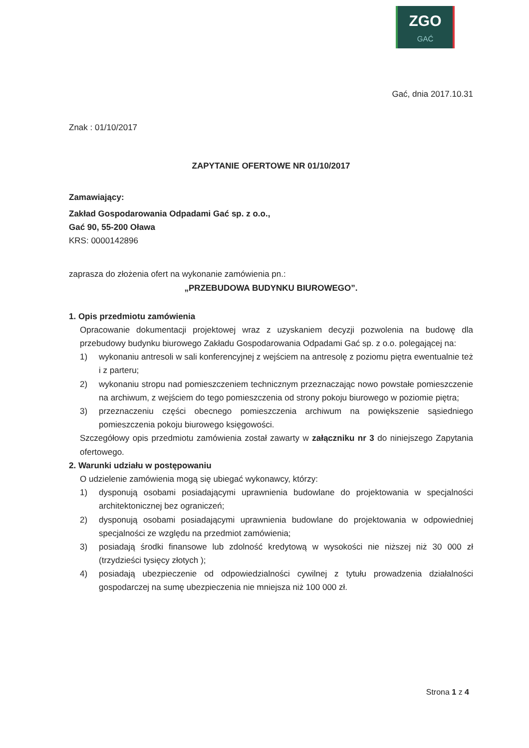ZGO
GAĆ
Gać, dnia 2017.10.31
Znak : 01/10/2017
ZAPYTANIE OFERTOWE NR 01/10/2017
Zamawiający:
Zakład Gospodarowania Odpadami Gać sp. z o.o.,
Gać 90, 55-200 Oława
KRS: 0000142896
zaprasza do złożenia ofert na wykonanie zamówienia pn.:
„PRZEBUDOWA BUDYNKU BIUROWEGO”.
1. Opis przedmiotu zamówienia
Opracowanie dokumentacji projektowej wraz z uzyskaniem decyzji pozwolenia na budowę dla przebudowy budynku biurowego Zakładu Gospodarowania Odpadami Gać sp. z o.o. polegającej na:
1) wykonaniu antresoli w sali konferencyjnej z wejściem na antresolę z poziomu piętra ewentualnie też i z parteru;
2) wykonaniu stropu nad pomieszczeniem technicznym przeznaczając nowo powstałe pomieszczenie na archiwum, z wejściem do tego pomieszczenia od strony pokoju biurowego w poziomie piętra;
3) przeznaczeniu części obecnego pomieszczenia archiwum na powiększenie sąsiedniego pomieszczenia pokoju biurowego księgowości.
Szczegółowy opis przedmiotu zamówienia został zawarty w załączniku nr 3 do niniejszego Zapytania ofertowego.
2. Warunki udziału w postępowaniu
O udzielenie zamówienia mogą się ubiegać wykonawcy, którzy:
1) dysponują osobami posiadającymi uprawnienia budowlane do projektowania w specjalności architektonicznej bez ograniczeń;
2) dysponują osobami posiadającymi uprawnienia budowlane do projektowania w odpowiedniej specjalności ze względu na przedmiot zamówienia;
3) posiadają środki finansowe lub zdolność kredytową w wysokości nie niższej niż 30 000 zł (trzydzieści tysięcy złotych );
4) posiadają ubezpieczenie od odpowiedzialności cywilnej z tytułu prowadzenia działalności gospodarczej na sumę ubezpieczenia nie mniejsza niż 100 000 zł.
Strona 1 z 4